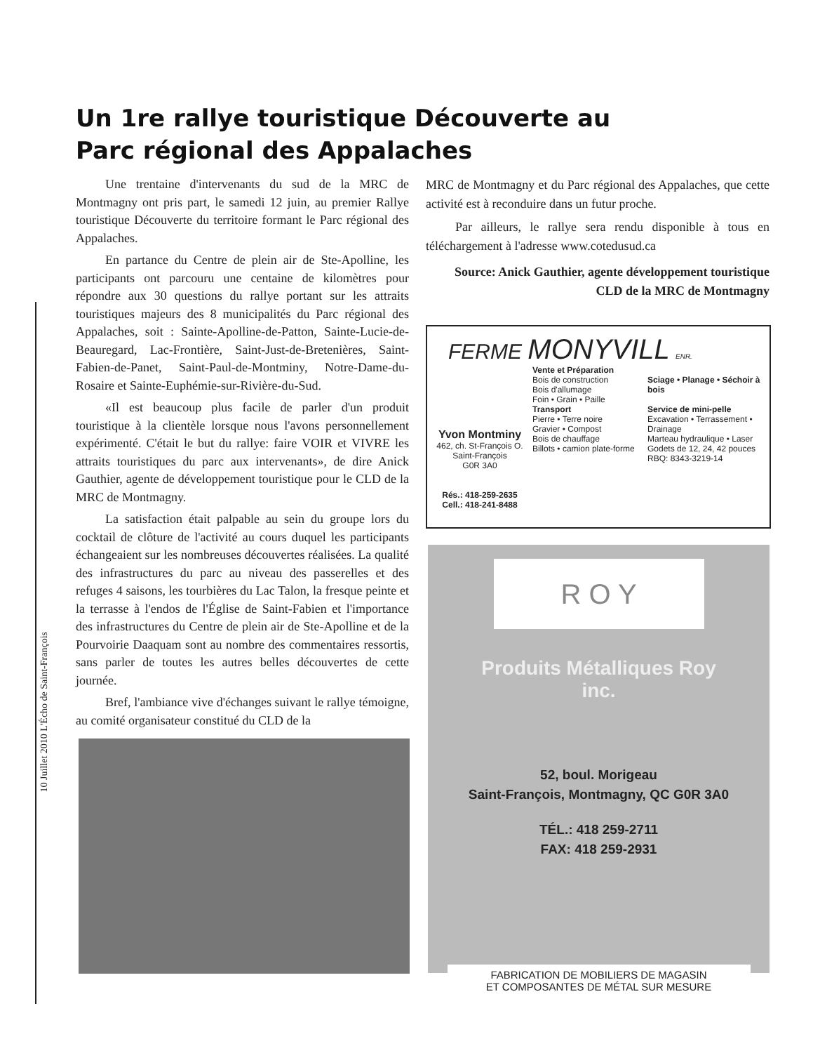10 Juillet 2010 L'Écho de Saint-François
Un 1re rallye touristique Découverte au
Parc régional des Appalaches
Une trentaine d'intervenants du sud de la MRC de Montmagny ont pris part, le samedi 12 juin, au premier Rallye touristique Découverte du territoire formant le Parc régional des Appalaches.
En partance du Centre de plein air de Ste-Apolline, les participants ont parcouru une centaine de kilomètres pour répondre aux 30 questions du rallye portant sur les attraits touristiques majeurs des 8 municipalités du Parc régional des Appalaches, soit : Sainte-Apolline-de-Patton, Sainte-Lucie-de-Beauregard, Lac-Frontière, Saint-Just-de-Bretenières, Saint-Fabien-de-Panet, Saint-Paul-de-Montminy, Notre-Dame-du-Rosaire et Sainte-Euphémie-sur-Rivière-du-Sud.
«Il est beaucoup plus facile de parler d'un produit touristique à la clientèle lorsque nous l'avons personnellement expérimenté. C'était le but du rallye: faire VOIR et VIVRE les attraits touristiques du parc aux intervenants», de dire Anick Gauthier, agente de développement touristique pour le CLD de la MRC de Montmagny.
La satisfaction était palpable au sein du groupe lors du cocktail de clôture de l'activité au cours duquel les participants échangeaient sur les nombreuses découvertes réalisées. La qualité des infrastructures du parc au niveau des passerelles et des refuges 4 saisons, les tourbières du Lac Talon, la fresque peinte et la terrasse à l'endos de l'Église de Saint-Fabien et l'importance des infrastructures du Centre de plein air de Ste-Apolline et de la Pourvoirie Daaquam sont au nombre des commentaires ressortis, sans parler de toutes les autres belles découvertes de cette journée.
Bref, l'ambiance vive d'échanges suivant le rallye témoigne, au comité organisateur constitué du CLD de la
MRC de Montmagny et du Parc régional des Appalaches, que cette activité est à reconduire dans un futur proche.
Par ailleurs, le rallye sera rendu disponible à tous en téléchargement à l'adresse www.cotedusud.ca
Source: Anick Gauthier, agente développement touristique
CLD de la MRC de Montmagny
FERME MONYVILL ENR.
Yvon Montminy
462, ch. St-François O.
Saint-François
G0R 3A0
Rés.: 418-259-2635
Cell.: 418-241-8488
Vente et Préparation
Bois de construction
Bois d'allumage
Foin • Grain • Paille
Transport
Pierre • Terre noire
Gravier • Compost
Bois de chauffage
Billots • camion plate-forme
Sciage • Planage • Séchoir à bois
Service de mini-pelle
Excavation • Terrassement • Drainage
Marteau hydraulique • Laser
Godets de 12, 24, 42 pouces
RBQ: 8343-3219-14
R O Y
Produits Métalliques Roy
inc.
52, boul. Morigeau
Saint-François, Montmagny, QC G0R 3A0
TÉL.: 418 259-2711
FAX: 418 259-2931
FABRICATION DE MOBILIERS DE MAGASIN
ET COMPOSANTES DE MÉTAL SUR MESURE